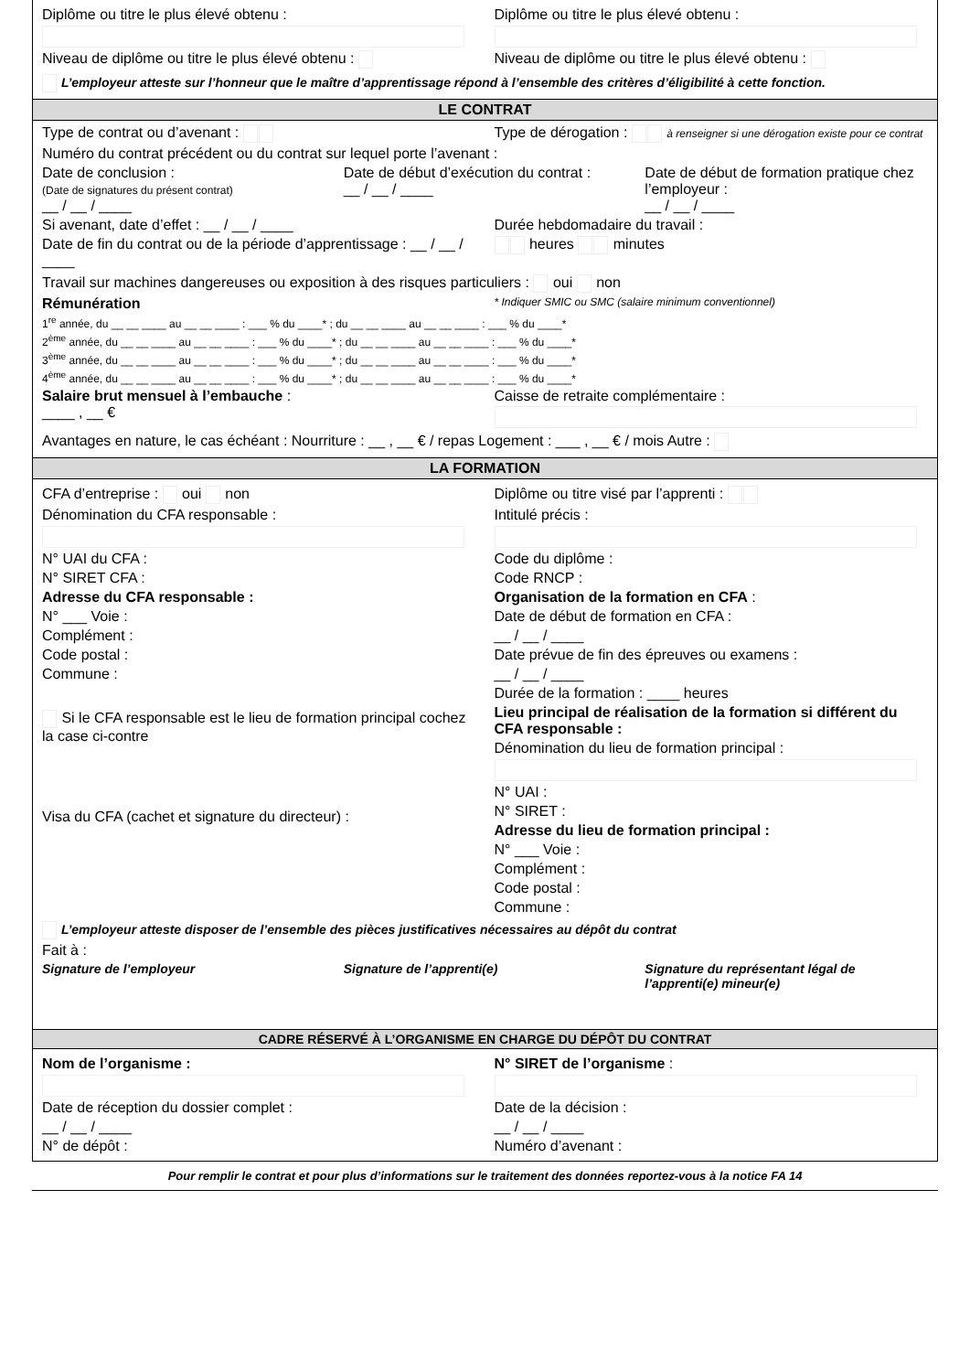Diplôme ou titre le plus élevé obtenu :
Niveau de diplôme ou titre le plus élevé obtenu :
Diplôme ou titre le plus élevé obtenu :
Niveau de diplôme ou titre le plus élevé obtenu :
L’employeur atteste sur l’honneur que le maître d’apprentissage répond à l’ensemble des critères d’éligibilité à cette fonction.
LE CONTRAT
Type de contrat ou d’avenant : Type de dérogation : à renseigner si une dérogation existe pour ce contrat
Numéro du contrat précédent ou du contrat sur lequel porte l’avenant :
Date de conclusion :
(Date de signatures du présent contrat)
__ / __ / ____
Date de début d’exécution du contrat :
__ / __ / ____
Date de début de formation pratique chez l’employeur :
__ / __ / ____
Si avenant, date d’effet : __ / __ / ____
Date de fin du contrat ou de la période d’apprentissage : __ / __ / ____
Durée hebdomadaire du travail :
heures minutes
Travail sur machines dangereuses ou exposition à des risques particuliers : oui non
Rémunération
* Indiquer SMIC ou SMC (salaire minimum conventionnel)
1<sup>re</sup> année, du __ __ ____ au __ __ ____ : ___ % du ____* ; du __ __ ____ au __ __ ____ : ___ % du ____*
2<sup>ème</sup> année, du __ __ ____ au __ __ ____ : ___ % du ____* ; du __ __ ____ au __ __ ____ : ___ % du ____*
3<sup>ème</sup> année, du __ __ ____ au __ __ ____ : ___ % du ____* ; du __ __ ____ au __ __ ____ : ___ % du ____*
4<sup>ème</sup> année, du __ __ ____ au __ __ ____ : ___ % du ____* ; du __ __ ____ au __ __ ____ : ___ % du ____*
Salaire brut mensuel à l’embauche :
____ , __ €
Caisse de retraite complémentaire :
Avantages en nature, le cas échéant : Nourriture : __ , __ € / repas Logement : ___ , __ € / mois Autre :
LA FORMATION
CFA d’entreprise : oui non
Dénomination du CFA responsable :
N° UAI du CFA :
N° SIRET CFA :
Adresse du CFA responsable :
N° ___ Voie :
Complément :
Code postal :
Commune :
Si le CFA responsable est le lieu de formation principal cochez la case ci-contre
Visa du CFA (cachet et signature du directeur) :
Diplôme ou titre visé par l’apprenti :
Intitulé précis :
Code du diplôme :
Code RNCP :
Organisation de la formation en CFA :
Date de début de formation en CFA :
__ / __ / ____
Date prévue de fin des épreuves ou examens :
__ / __ / ____
Durée de la formation : ____ heures
Lieu principal de réalisation de la formation si différent du CFA responsable :
Dénomination du lieu de formation principal :
N° UAI :
N° SIRET :
Adresse du lieu de formation principal :
N° ___ Voie :
Complément :
Code postal :
Commune :
L’employeur atteste disposer de l’ensemble des pièces justificatives nécessaires au dépôt du contrat
Fait à :
Signature de l’employeur Signature de l’apprenti(e) Signature du représentant légal de l’apprenti(e) mineur(e)
CADRE RÉSERVÉ À L’ORGANISME EN CHARGE DU DÉPÔT DU CONTRAT
Nom de l’organisme :
Date de réception du dossier complet :
__ / __ / ____
N° de dépôt :
N° SIRET de l’organisme :
Date de la décision :
__ / __ / ____
Numéro d’avenant :
Pour remplir le contrat et pour plus d’informations sur le traitement des données reportez-vous à la notice FA 14